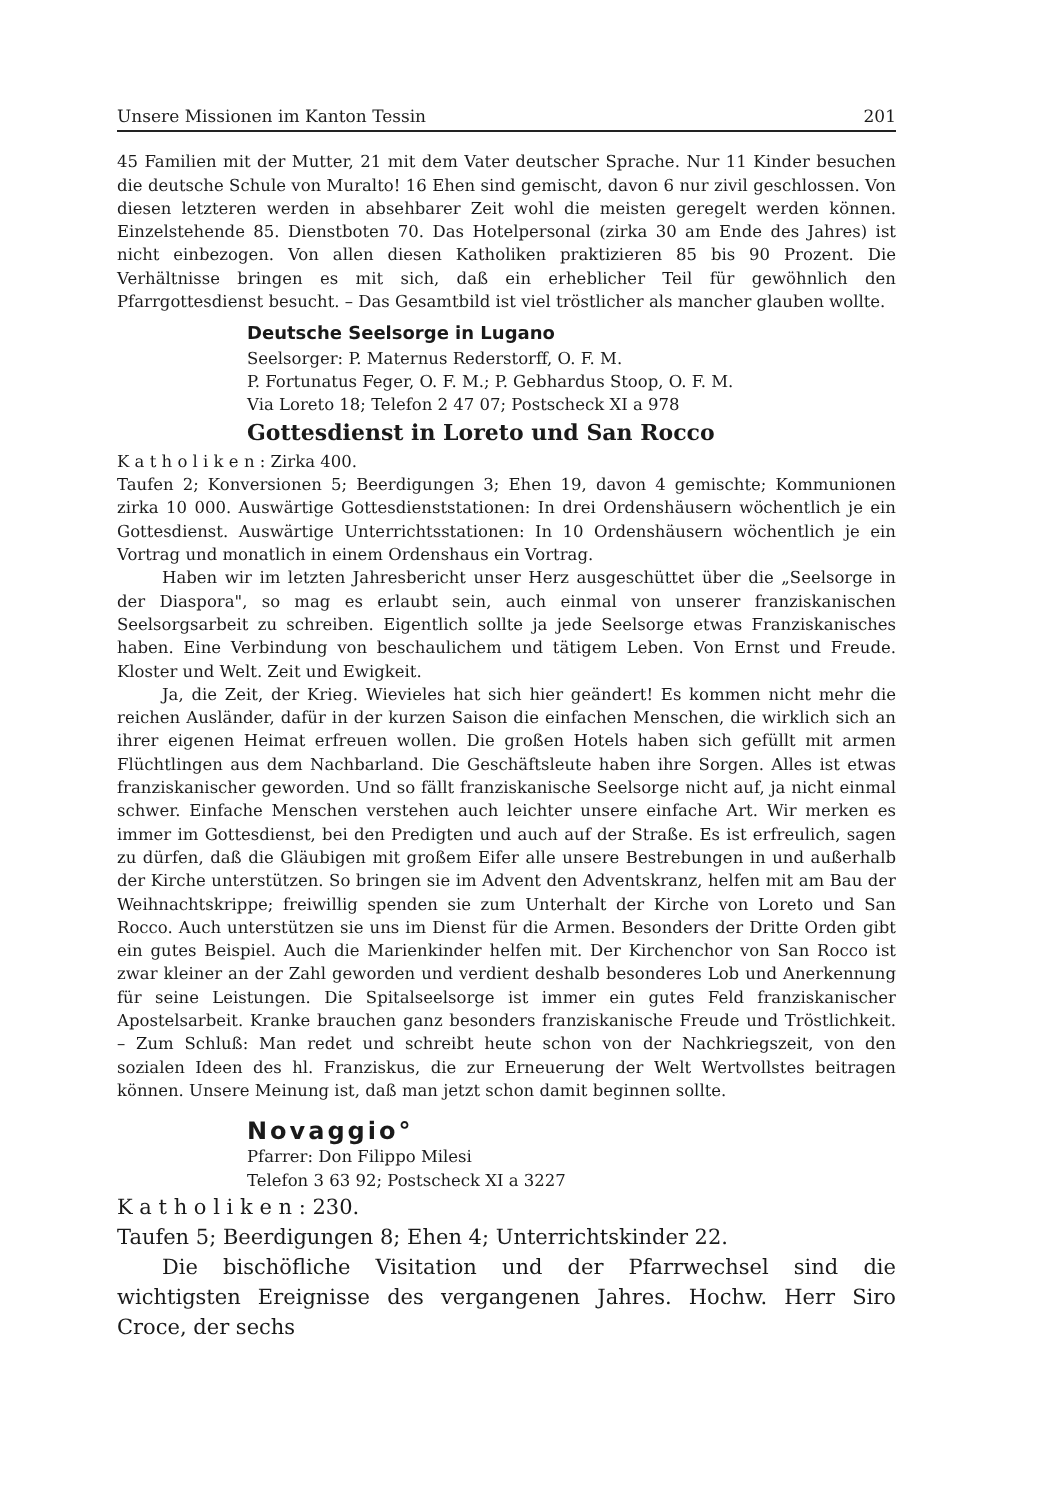Unsere Missionen im Kanton Tessin 201
45 Familien mit der Mutter, 21 mit dem Vater deutscher Sprache. Nur 11 Kinder besuchen die deutsche Schule von Muralto! 16 Ehen sind gemischt, davon 6 nur zivil geschlossen. Von diesen letzteren werden in absehbarer Zeit wohl die meisten geregelt werden können. Einzelstehende 85. Dienstboten 70. Das Hotelpersonal (zirka 30 am Ende des Jahres) ist nicht einbezogen. Von allen diesen Katholiken praktizieren 85 bis 90 Prozent. Die Verhältnisse bringen es mit sich, daß ein erheblicher Teil für gewöhnlich den Pfarrgottesdienst besucht. – Das Gesamtbild ist viel tröstlicher als mancher glauben wollte.
Deutsche Seelsorge in Lugano
Seelsorger: P. Maternus Rederstorff, O. F. M.
P. Fortunatus Feger, O. F. M.; P. Gebhardus Stoop, O. F. M.
Via Loreto 18; Telefon 2 47 07; Postscheck XI a 978
Gottesdienst in Loreto und San Rocco
K a t h o l i k e n : Zirka 400.
Taufen 2; Konversionen 5; Beerdigungen 3; Ehen 19, davon 4 gemischte; Kommunionen zirka 10 000. Auswärtige Gottesdienststationen: In drei Ordenshäusern wöchentlich je ein Gottesdienst. Auswärtige Unterrichtsstationen: In 10 Ordenshäusern wöchentlich je ein Vortrag und monatlich in einem Ordenshaus ein Vortrag.
Haben wir im letzten Jahresbericht unser Herz ausgeschüttet über die „Seelsorge in der Diaspora", so mag es erlaubt sein, auch einmal von unserer franziskanischen Seelsorgsarbeit zu schreiben. Eigentlich sollte ja jede Seelsorge etwas Franziskanisches haben. Eine Verbindung von beschaulichem und tätigem Leben. Von Ernst und Freude. Kloster und Welt. Zeit und Ewigkeit.
Ja, die Zeit, der Krieg. Wievieles hat sich hier geändert! Es kommen nicht mehr die reichen Ausländer, dafür in der kurzen Saison die einfachen Menschen, die wirklich sich an ihrer eigenen Heimat erfreuen wollen. Die großen Hotels haben sich gefüllt mit armen Flüchtlingen aus dem Nachbarland. Die Geschäftsleute haben ihre Sorgen. Alles ist etwas franziskanischer geworden. Und so fällt franziskanische Seelsorge nicht auf, ja nicht einmal schwer. Einfache Menschen verstehen auch leichter unsere einfache Art. Wir merken es immer im Gottesdienst, bei den Predigten und auch auf der Straße. Es ist erfreulich, sagen zu dürfen, daß die Gläubigen mit großem Eifer alle unsere Bestrebungen in und außerhalb der Kirche unterstützen. So bringen sie im Advent den Adventskranz, helfen mit am Bau der Weihnachtskrippe; freiwillig spenden sie zum Unterhalt der Kirche von Loreto und San Rocco. Auch unterstützen sie uns im Dienst für die Armen. Besonders der Dritte Orden gibt ein gutes Beispiel. Auch die Marienkinder helfen mit. Der Kirchenchor von San Rocco ist zwar kleiner an der Zahl geworden und verdient deshalb besonderes Lob und Anerkennung für seine Leistungen. Die Spitalseelsorge ist immer ein gutes Feld franziskanischer Apostelsarbeit. Kranke brauchen ganz besonders franziskanische Freude und Tröstlichkeit. – Zum Schluß: Man redet und schreibt heute schon von der Nachkriegszeit, von den sozialen Ideen des hl. Franziskus, die zur Erneuerung der Welt Wertvollstes beitragen können. Unsere Meinung ist, daß man jetzt schon damit beginnen sollte.
Novaggio°
Pfarrer: Don Filippo Milesi
Telefon 3 63 92; Postscheck XI a 3227
K a t h o l i k e n : 230.
Taufen 5; Beerdigungen 8; Ehen 4; Unterrichtskinder 22.
Die bischöfliche Visitation und der Pfarrwechsel sind die wichtigsten Ereignisse des vergangenen Jahres. Hochw. Herr Siro Croce, der sechs